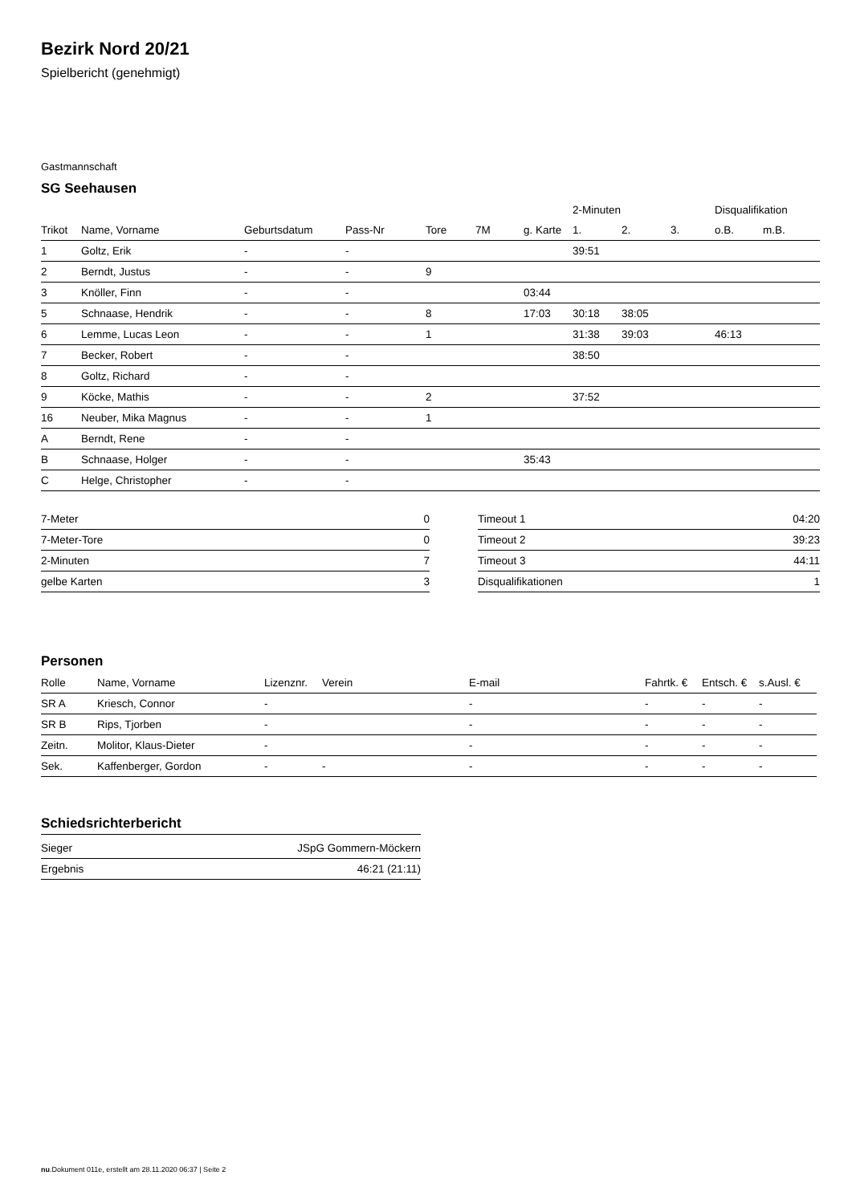Bezirk Nord 20/21
Spielbericht (genehmigt)
Gastmannschaft
SG Seehausen
| | | | | | | | 2-Minuten | | | Disqualifikation | |
| --- | --- | --- | --- | --- | --- | --- | --- | --- | --- | --- | --- |
| Trikot | Name, Vorname | Geburtsdatum | Pass-Nr | Tore | 7M | g. Karte | 1. | 2. | 3. | o.B. | m.B. |
| 1 | Goltz, Erik | - | - | | | | 39:51 | | | | |
| 2 | Berndt, Justus | - | - | 9 | | | | | | | |
| 3 | Knöller, Finn | - | - | | | 03:44 | | | | | |
| 5 | Schnaase, Hendrik | - | - | 8 | | 17:03 | 30:18 | 38:05 | | | |
| 6 | Lemme, Lucas Leon | - | - | 1 | | | 31:38 | 39:03 | | 46:13 | |
| 7 | Becker, Robert | - | - | | | | 38:50 | | | | |
| 8 | Goltz, Richard | - | - | | | | | | | | |
| 9 | Köcke, Mathis | - | - | 2 | | | 37:52 | | | | |
| 16 | Neuber, Mika Magnus | - | - | 1 | | | | | | | |
| A | Berndt, Rene | - | - | | | | | | | | |
| B | Schnaase, Holger | - | - | | | 35:43 | | | | | |
| C | Helge, Christopher | - | - | | | | | | | | |
| 7-Meter | 0 |
| 7-Meter-Tore | 0 |
| 2-Minuten | 7 |
| gelbe Karten | 3 |
| Timeout 1 | 04:20 |
| Timeout 2 | 39:23 |
| Timeout 3 | 44:11 |
| Disqualifikationen | 1 |
Personen
| Rolle | Name, Vorname | Lizenznr. | Verein | E-mail | Fahrtk. € | Entsch. € | s.Ausl. € |
| --- | --- | --- | --- | --- | --- | --- | --- |
| SR A | Kriesch, Connor | - | | - | - | - | - |
| SR B | Rips, Tjorben | - | | - | - | - | - |
| Zeitn. | Molitor, Klaus-Dieter | - | | - | - | - | - |
| Sek. | Kaffenberger, Gordon | - | - | - | - | - | - |
Schiedsrichterbericht
| Sieger | JSpG Gommern-Möckern |
| Ergebnis | 46:21 (21:11) |
nu.Dokument 011e, erstellt am 28.11.2020 06:37 | Seite 2